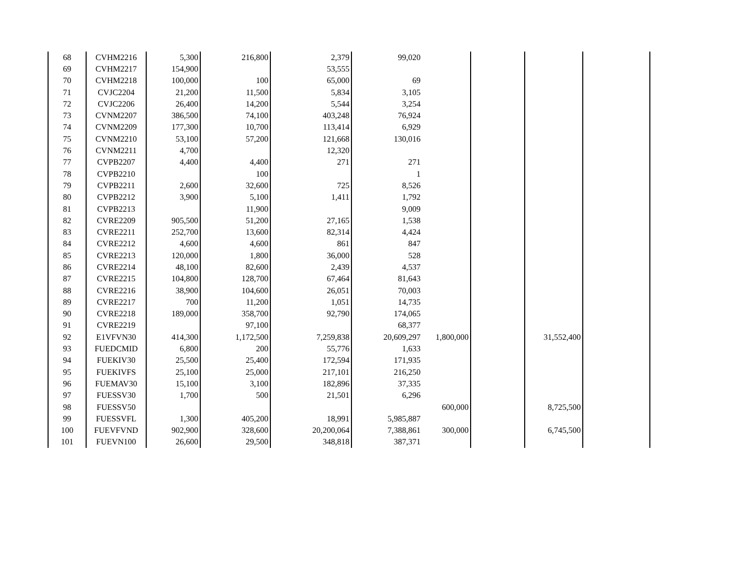| 68 | CVHM2216 | 5,300 | 216,800 | 2,379 | 99,020 | | | | |
| 69 | CVHM2217 | 154,900 | | 53,555 | | | | | |
| 70 | CVHM2218 | 100,000 | 100 | 65,000 | 69 | | | | |
| 71 | CVJC2204 | 21,200 | 11,500 | 5,834 | 3,105 | | | | |
| 72 | CVJC2206 | 26,400 | 14,200 | 5,544 | 3,254 | | | | |
| 73 | CVNM2207 | 386,500 | 74,100 | 403,248 | 76,924 | | | | |
| 74 | CVNM2209 | 177,300 | 10,700 | 113,414 | 6,929 | | | | |
| 75 | CVNM2210 | 53,100 | 57,200 | 121,668 | 130,016 | | | | |
| 76 | CVNM2211 | 4,700 | | 12,320 | | | | | |
| 77 | CVPB2207 | 4,400 | 4,400 | 271 | 271 | | | | |
| 78 | CVPB2210 | | 100 | | 1 | | | | |
| 79 | CVPB2211 | 2,600 | 32,600 | 725 | 8,526 | | | | |
| 80 | CVPB2212 | 3,900 | 5,100 | 1,411 | 1,792 | | | | |
| 81 | CVPB2213 | | 11,900 | | 9,009 | | | | |
| 82 | CVRE2209 | 905,500 | 51,200 | 27,165 | 1,538 | | | | |
| 83 | CVRE2211 | 252,700 | 13,600 | 82,314 | 4,424 | | | | |
| 84 | CVRE2212 | 4,600 | 4,600 | 861 | 847 | | | | |
| 85 | CVRE2213 | 120,000 | 1,800 | 36,000 | 528 | | | | |
| 86 | CVRE2214 | 48,100 | 82,600 | 2,439 | 4,537 | | | | |
| 87 | CVRE2215 | 104,800 | 128,700 | 67,464 | 81,643 | | | | |
| 88 | CVRE2216 | 38,900 | 104,600 | 26,051 | 70,003 | | | | |
| 89 | CVRE2217 | 700 | 11,200 | 1,051 | 14,735 | | | | |
| 90 | CVRE2218 | 189,000 | 358,700 | 92,790 | 174,065 | | | | |
| 91 | CVRE2219 | | 97,100 | | 68,377 | | | | |
| 92 | E1VFVN30 | 414,300 | 1,172,500 | 7,259,838 | 20,609,297 | 1,800,000 | | 31,552,400 | |
| 93 | FUEDCMID | 6,800 | 200 | 55,776 | 1,633 | | | | |
| 94 | FUEKIV30 | 25,500 | 25,400 | 172,594 | 171,935 | | | | |
| 95 | FUEKIVFS | 25,100 | 25,000 | 217,101 | 216,250 | | | | |
| 96 | FUEMAV30 | 15,100 | 3,100 | 182,896 | 37,335 | | | | |
| 97 | FUESSV30 | 1,700 | 500 | 21,501 | 6,296 | | | | |
| 98 | FUESSV50 | | | | | 600,000 | | 8,725,500 | |
| 99 | FUESSVFL | 1,300 | 405,200 | 18,991 | 5,985,887 | | | | |
| 100 | FUEVFVND | 902,900 | 328,600 | 20,200,064 | 7,388,861 | 300,000 | | 6,745,500 | |
| 101 | FUEVN100 | 26,600 | 29,500 | 348,818 | 387,371 | | | | |